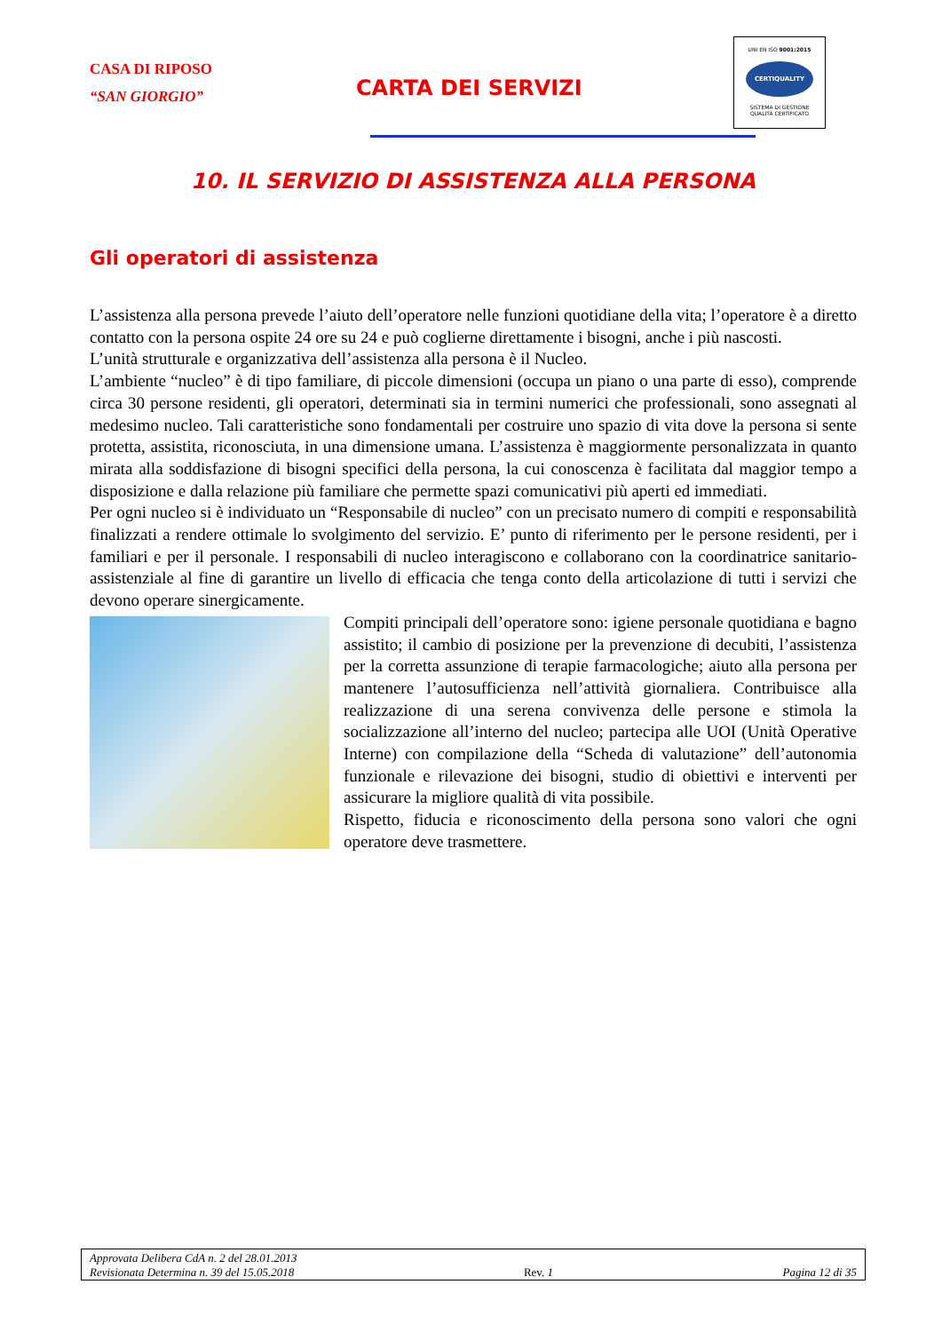CASA DI RIPOSO
“SAN GIORGIO”
CARTA DEI SERVIZI
UNI EN ISO 9001:2015
CERTIQUALITY
SISTEMA DI GESTIONE
QUALITÀ CERTIFICATO
10. IL SERVIZIO DI ASSISTENZA ALLA PERSONA
Gli operatori di assistenza
L’assistenza alla persona prevede l’aiuto dell’operatore nelle funzioni quotidiane della vita; l’operatore è a diretto contatto con la persona ospite 24 ore su 24 e può coglierne direttamente i bisogni, anche i più nascosti.
L’unità strutturale e organizzativa dell’assistenza alla persona è il Nucleo.
L’ambiente “nucleo” è di tipo familiare, di piccole dimensioni (occupa un piano o una parte di esso), comprende circa 30 persone residenti, gli operatori, determinati sia in termini numerici che professionali, sono assegnati al medesimo nucleo. Tali caratteristiche sono fondamentali per costruire uno spazio di vita dove la persona si sente protetta, assistita, riconosciuta, in una dimensione umana. L’assistenza è maggiormente personalizzata in quanto mirata alla soddisfazione di bisogni specifici della persona, la cui conoscenza è facilitata dal maggior tempo a disposizione e dalla relazione più familiare che permette spazi comunicativi più aperti ed immediati.
Per ogni nucleo si è individuato un “Responsabile di nucleo” con un precisato numero di compiti e responsabilità finalizzati a rendere ottimale lo svolgimento del servizio. E’ punto di riferimento per le persone residenti, per i familiari e per il personale. I responsabili di nucleo interagiscono e collaborano con la coordinatrice sanitario-assistenziale al fine di garantire un livello di efficacia che tenga conto della articolazione di tutti i servizi che devono operare sinergicamente.
Compiti principali dell’operatore sono: igiene personale quotidiana e bagno assistito; il cambio di posizione per la prevenzione di decubiti, l’assistenza per la corretta assunzione di terapie farmacologiche; aiuto alla persona per mantenere l’autosufficienza nell’attività giornaliera. Contribuisce alla realizzazione di una serena convivenza delle persone e stimola la socializzazione all’interno del nucleo; partecipa alle UOI (Unità Operative Interne) con compilazione della “Scheda di valutazione” dell’autonomia funzionale e rilevazione dei bisogni, studio di obiettivi e interventi per assicurare la migliore qualità di vita possibile.
Rispetto, fiducia e riconoscimento della persona sono valori che ogni operatore deve trasmettere.
Approvata Delibera CdA n. 2 del 28.01.2013
Revisionata Determina n. 39 del 15.05.2018 Rev. 1 Pagina 12 di 35